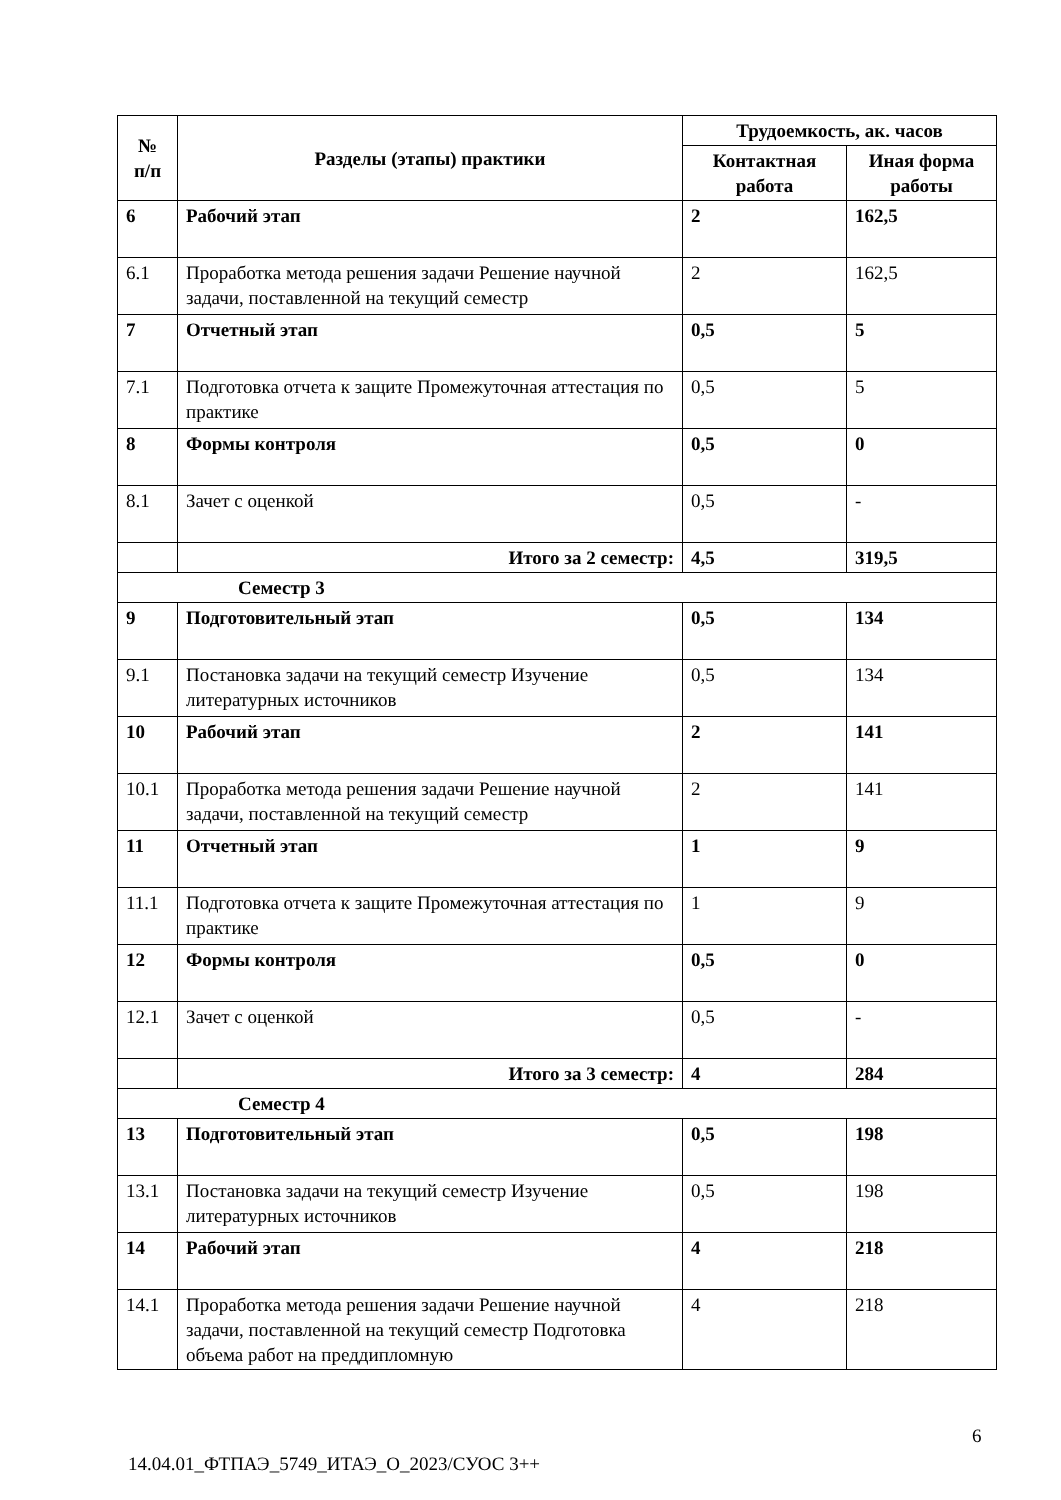| № п/п | Разделы (этапы) практики | Трудоемкость, ак. часов | |
| --- | --- | --- | --- |
| | | Контактная работа | Иная форма работы |
| 6 | Рабочий этап | 2 | 162,5 |
| 6.1 | Проработка метода решения задачи Решение научной задачи, поставленной на текущий семестр | 2 | 162,5 |
| 7 | Отчетный этап | 0,5 | 5 |
| 7.1 | Подготовка отчета к защите Промежуточная аттестация по практике | 0,5 | 5 |
| 8 | Формы контроля | 0,5 | 0 |
| 8.1 | Зачет с оценкой | 0,5 | - |
| | Итого за 2 семестр: | 4,5 | 319,5 |
| Семестр 3 | | | |
| 9 | Подготовительный этап | 0,5 | 134 |
| 9.1 | Постановка задачи на текущий семестр Изучение литературных источников | 0,5 | 134 |
| 10 | Рабочий этап | 2 | 141 |
| 10.1 | Проработка метода решения задачи Решение научной задачи, поставленной на текущий семестр | 2 | 141 |
| 11 | Отчетный этап | 1 | 9 |
| 11.1 | Подготовка отчета к защите Промежуточная аттестация по практике | 1 | 9 |
| 12 | Формы контроля | 0,5 | 0 |
| 12.1 | Зачет с оценкой | 0,5 | - |
| | Итого за 3 семестр: | 4 | 284 |
| Семестр 4 | | | |
| 13 | Подготовительный этап | 0,5 | 198 |
| 13.1 | Постановка задачи на текущий семестр Изучение литературных источников | 0,5 | 198 |
| 14 | Рабочий этап | 4 | 218 |
| 14.1 | Проработка метода решения задачи Решение научной задачи, поставленной на текущий семестр Подготовка объема работ на преддипломную | 4 | 218 |
6
14.04.01_ФТПАЭ_5749_ИТАЭ_О_2023/СУОС 3++